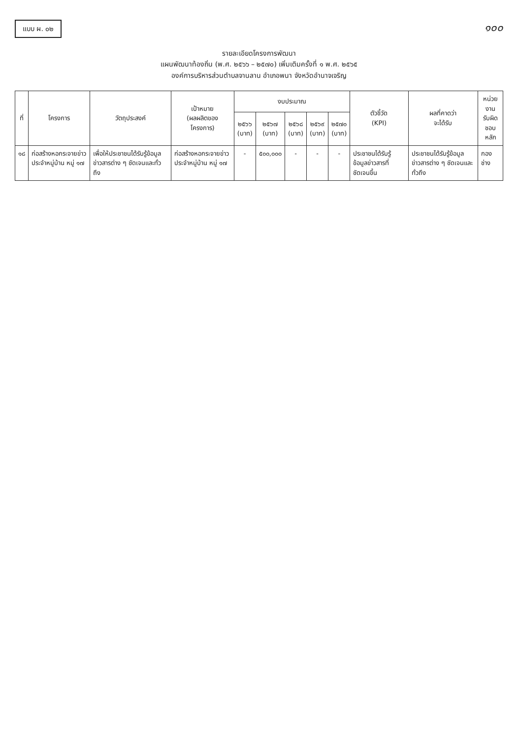แบบ ผ. ๐๒
๑๐๐
รายละเอียดโครงการพัฒนา
แผนพัฒนาท้องถิ่น (พ.ศ. ๒๕๖๖ – ๒๕๗๐) เพิ่มเติมครั้งที่ ๑ พ.ศ. ๒๕๖๕
องค์การบริหารส่วนตำบลจานลาน อำเภอพนา จังหวัดอำนาจเจริญ
| ที่ | โครงการ | วัตถุประสงค์ | เป้าหมาย (ผลผลิตของ โครงการ) | งบประมาณ | | | | | ตัวชี้วัด (KPI) | ผลที่คาดว่า จะได้รับ | หน่วยงาน รับผิด ชอบหลัก |
| --- | --- | --- | --- | --- | --- | --- | --- | --- | --- | --- | --- |
| | | | | ๒๕๖๖ (บาท) | ๒๕๖๗ (บาท) | ๒๕๖๘ (บาท) | ๒๕๖๙ (บาท) | ๒๕๗๐ (บาท) | | | |
| ๑๘ | ก่อสร้างหอกระจายข่าวประจำหมู่บ้าน หมู่ ๑๗ | เพื่อให้ประชาชนได้รับรู้ข้อมูลข่าวสารต่าง ๆ ชัดเจนและทั่วถึง | ก่อสร้างหอกระจายข่าวประจำหมู่บ้าน หมู่ ๑๗ | - | ๕๐๐,๐๐๐ | - | - | - | ประชาชนได้รับรู้ข้อมูลข่าวสารที่ชัดเจนขึ้น | ประชาชนได้รับรู้ข้อมูลข่าวสารต่าง ๆ ชัดเจนและทั่วถึง | กองช่าง |